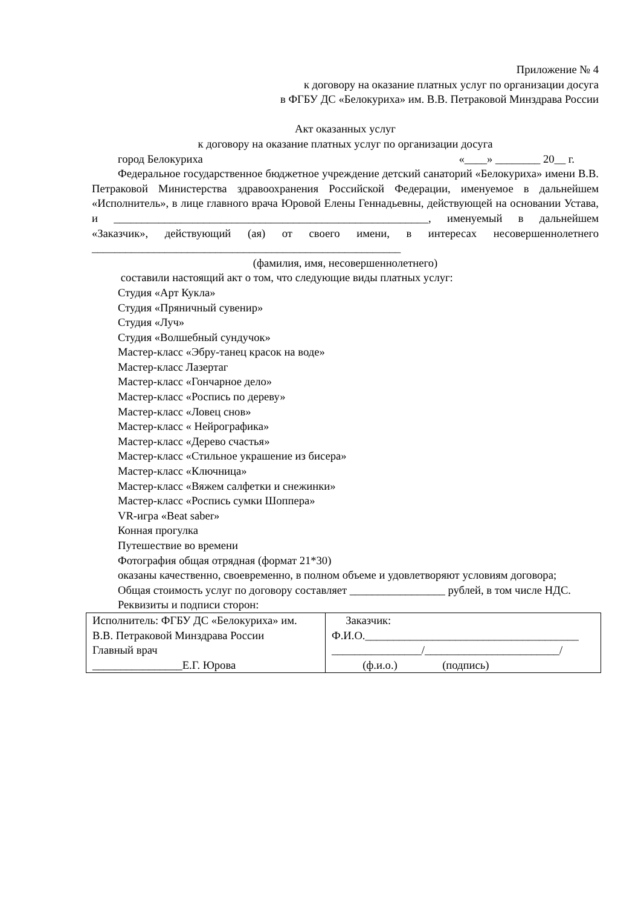Приложение № 4
к договору на оказание платных услуг по организации досуга
в ФГБУ ДС «Белокуриха» им. В.В. Петраковой Минздрава России
Акт оказанных услуг
к договору на оказание платных услуг по организации досуга
город Белокуриха «____» ________ 20__ г.
Федеральное государственное бюджетное учреждение детский санаторий «Белокуриха» имени В.В. Петраковой Министерства здравоохранения Российской Федерации, именуемое в дальнейшем «Исполнитель», в лице главного врача Юровой Елены Геннадьевны, действующей на основании Устава, и ________________________________________________________, именуемый в дальнейшем «Заказчик», действующий (ая) от своего имени, в интересах несовершеннолетнего _______________________________________________________
(фамилия, имя, несовершеннолетнего)
составили настоящий акт о том, что следующие виды платных услуг:
Студия «Арт Кукла»
Студия «Пряничный сувенир»
Студия «Луч»
Студия «Волшебный сундучок»
Мастер-класс «Эбру-танец красок на воде»
Мастер-класс Лазертаг
Мастер-класс «Гончарное дело»
Мастер-класс «Роспись по дереву»
Мастер-класс «Ловец снов»
Мастер-класс « Нейрографика»
Мастер-класс «Дерево счастья»
Мастер-класс «Стильное украшение из бисера»
Мастер-класс «Ключница»
Мастер-класс «Вяжем салфетки и снежинки»
Мастер-класс «Роспись сумки Шоппера»
VR-игра «Beat saber»
Конная прогулка
Путешествие во времени
Фотография общая отрядная (формат 21*30)
оказаны качественно, своевременно, в полном объеме и удовлетворяют условиям договора;
Общая стоимость услуг по договору составляет _________________ рублей, в том числе НДС.
Реквизиты и подписи сторон:
| Исполнитель: ФГБУ ДС «Белокуриха» им. В.В. Петраковой Минздрава России Главный врач ________________Е.Г. Юрова | Заказчик: Ф.И.О.______________________________________ ________________/________________________/ (ф.и.о.) (подпись) |